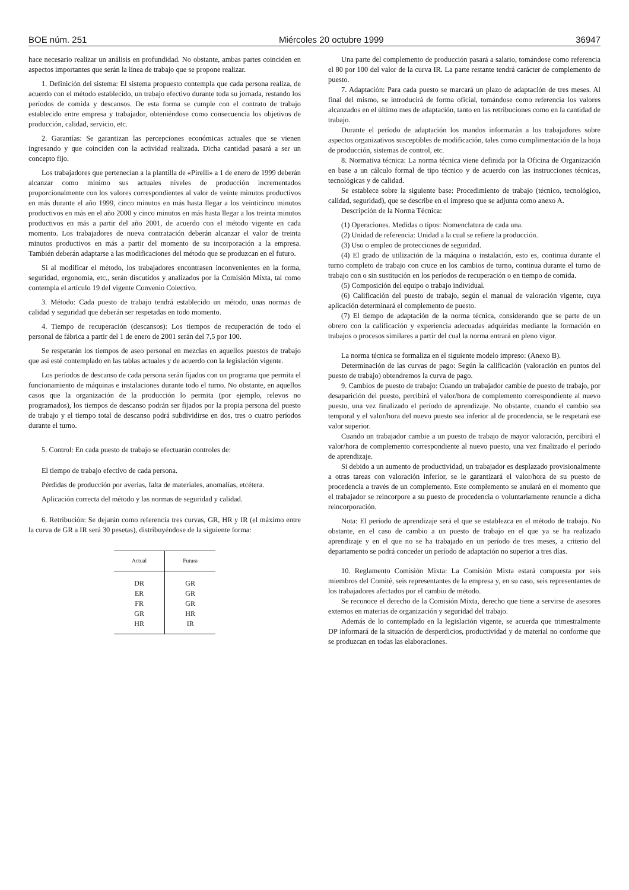BOE núm. 251 Miércoles 20 octubre 1999 36947
hace necesario realizar un análisis en profundidad. No obstante, ambas partes coinciden en aspectos importantes que serán la línea de trabajo que se propone realizar.
1. Definición del sistema: El sistema propuesto contempla que cada persona realiza, de acuerdo con el método establecido, un trabajo efectivo durante toda su jornada, restando los períodos de comida y descansos. De esta forma se cumple con el contrato de trabajo establecido entre empresa y trabajador, obteniéndose como consecuencia los objetivos de producción, calidad, servicio, etc.
2. Garantías: Se garantizan las percepciones económicas actuales que se vienen ingresando y que coinciden con la actividad realizada. Dicha cantidad pasará a ser un concepto fijo.
Los trabajadores que pertenecían a la plantilla de «Pirelli» a 1 de enero de 1999 deberán alcanzar como mínimo sus actuales niveles de producción incrementados proporcionalmente con los valores correspondientes al valor de veinte minutos productivos en más durante el año 1999, cinco minutos en más hasta llegar a los veinticinco minutos productivos en más en el año 2000 y cinco minutos en más hasta llegar a los treinta minutos productivos en más a partir del año 2001, de acuerdo con el método vigente en cada momento. Los trabajadores de nueva contratación deberán alcanzar el valor de treinta minutos productivos en más a partir del momento de su incorporación a la empresa. También deberán adaptarse a las modificaciones del método que se produzcan en el futuro.
Si al modificar el método, los trabajadores encontrasen inconvenientes en la forma, seguridad, ergonomía, etc., serán discutidos y analizados por la Comisión Mixta, tal como contempla el artículo 19 del vigente Convenio Colectivo.
3. Método: Cada puesto de trabajo tendrá establecido un método, unas normas de calidad y seguridad que deberán ser respetadas en todo momento.
4. Tiempo de recuperación (descansos): Los tiempos de recuperación de todo el personal de fábrica a partir del 1 de enero de 2001 serán del 7,5 por 100.
Se respetarán los tiempos de aseo personal en mezclas en aquellos puestos de trabajo que así esté contemplado en las tablas actuales y de acuerdo con la legislación vigente.
Los períodos de descanso de cada persona serán fijados con un programa que permita el funcionamiento de máquinas e instalaciones durante todo el turno. No obstante, en aquellos casos que la organización de la producción lo permita (por ejemplo, relevos no programados), los tiempos de descanso podrán ser fijados por la propia persona del puesto de trabajo y el tiempo total de descanso podrá subdividirse en dos, tres o cuatro períodos durante el turno.
5. Control: En cada puesto de trabajo se efectuarán controles de:
El tiempo de trabajo efectivo de cada persona.
Pérdidas de producción por averías, falta de materiales, anomalías, etcétera.
Aplicación correcta del método y las normas de seguridad y calidad.
6. Retribución: Se dejarán como referencia tres curvas, GR, HR y IR (el máximo entre la curva de GR a IR será 30 pesetas), distribuyéndose de la siguiente forma:
| Actual | Futura |
| --- | --- |
| DR | GR |
| ER | GR |
| FR | GR |
| GR | HR |
| HR | IR |
Una parte del complemento de producción pasará a salario, tomándose como referencia el 80 por 100 del valor de la curva IR. La parte restante tendrá carácter de complemento de puesto.
7. Adaptación: Para cada puesto se marcará un plazo de adaptación de tres meses. Al final del mismo, se introducirá de forma oficial, tomándose como referencia los valores alcanzados en el último mes de adaptación, tanto en las retribuciones como en la cantidad de trabajo.
Durante el período de adaptación los mandos informarán a los trabajadores sobre aspectos organizativos susceptibles de modificación, tales como cumplimentación de la hoja de producción, sistemas de control, etc.
8. Normativa técnica: La norma técnica viene definida por la Oficina de Organización en base a un cálculo formal de tipo técnico y de acuerdo con las instrucciones técnicas, tecnológicas y de calidad.
Se establece sobre la siguiente base: Procedimiento de trabajo (técnico, tecnológico, calidad, seguridad), que se describe en el impreso que se adjunta como anexo A.
Descripción de la Norma Técnica:
(1) Operaciones. Medidas o tipos: Nomenclatura de cada una.
(2) Unidad de referencia: Unidad a la cual se refiere la producción.
(3) Uso o empleo de protecciones de seguridad.
(4) El grado de utilización de la máquina o instalación, esto es, continua durante el turno completo de trabajo con cruce en los cambios de turno, continua durante el turno de trabajo con o sin sustitución en los períodos de recuperación o en tiempo de comida.
(5) Composición del equipo o trabajo individual.
(6) Calificación del puesto de trabajo, según el manual de valoración vigente, cuya aplicación determinará el complemento de puesto.
(7) El tiempo de adaptación de la norma técnica, considerando que se parte de un obrero con la calificación y experiencia adecuadas adquiridas mediante la formación en trabajos o procesos similares a partir del cual la norma entrará en pleno vigor.
La norma técnica se formaliza en el siguiente modelo impreso: (Anexo B).
Determinación de las curvas de pago: Según la calificación (valoración en puntos del puesto de trabajo) obtendremos la curva de pago.
9. Cambios de puesto de trabajo: Cuando un trabajador cambie de puesto de trabajo, por desaparición del puesto, percibirá el valor/hora de complemento correspondiente al nuevo puesto, una vez finalizado el período de aprendizaje. No obstante, cuando el cambio sea temporal y el valor/hora del nuevo puesto sea inferior al de procedencia, se le respetará ese valor superior.
Cuando un trabajador cambie a un puesto de trabajo de mayor valoración, percibirá el valor/hora de complemento correspondiente al nuevo puesto, una vez finalizado el período de aprendizaje.
Si debido a un aumento de productividad, un trabajador es desplazado provisionalmente a otras tareas con valoración inferior, se le garantizará el valor/hora de su puesto de procedencia a través de un complemento. Este complemento se anulará en el momento que el trabajador se reincorpore a su puesto de procedencia o voluntariamente renuncie a dicha reincorporación.
Nota: El período de aprendizaje será el que se establezca en el método de trabajo. No obstante, en el caso de cambio a un puesto de trabajo en el que ya se ha realizado aprendizaje y en el que no se ha trabajado en un período de tres meses, a criterio del departamento se podrá conceder un período de adaptación no superior a tres días.
10. Reglamento Comisión Mixta: La Comisión Mixta estará compuesta por seis miembros del Comité, seis representantes de la empresa y, en su caso, seis representantes de los trabajadores afectados por el cambio de método.
Se reconoce el derecho de la Comisión Mixta, derecho que tiene a servirse de asesores externos en materias de organización y seguridad del trabajo.
Además de lo contemplado en la legislación vigente, se acuerda que trimestralmente DP informará de la situación de desperdicios, productividad y de material no conforme que se produzcan en todas las elaboraciones.